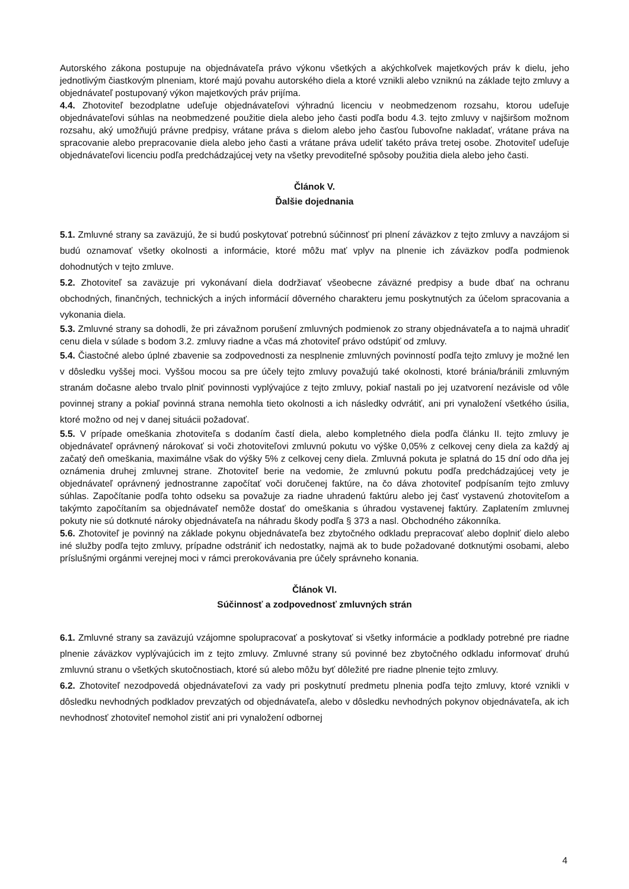Autorského zákona postupuje na objednávateľa právo výkonu všetkých a akýchkoľvek majetkových práv k dielu, jeho jednotlivým čiastkovým plneniam, ktoré majú povahu autorského diela a ktoré vznikli alebo vzniknú na základe tejto zmluvy a objednávateľ postupovaný výkon majetkových práv prijíma.
4.4. Zhotoviteľ bezodplatne udeľuje objednávateľovi výhradnú licenciu v neobmedzenom rozsahu, ktorou udeľuje objednávateľovi súhlas na neobmedzené použitie diela alebo jeho časti podľa bodu 4.3. tejto zmluvy v najširšom možnom rozsahu, aký umožňujú právne predpisy, vrátane práva s dielom alebo jeho časťou ľubovoľne nakladať, vrátane práva na spracovanie alebo prepracovanie diela alebo jeho časti a vrátane práva udeliť takéto práva tretej osobe. Zhotoviteľ udeľuje objednávateľovi licenciu podľa predchádzajúcej vety na všetky prevoditeľné spôsoby použitia diela alebo jeho časti.
Článok V.
Ďalšie dojednania
5.1. Zmluvné strany sa zaväzujú, že si budú poskytovať potrebnú súčinnosť pri plnení záväzkov z tejto zmluvy a navzájom si budú oznamovať všetky okolnosti a informácie, ktoré môžu mať vplyv na plnenie ich záväzkov podľa podmienok dohodnutých v tejto zmluve.
5.2. Zhotoviteľ sa zaväzuje pri vykonávaní diela dodržiavať všeobecne záväzné predpisy a bude dbať na ochranu obchodných, finančných, technických a iných informácií dôverného charakteru jemu poskytnutých za účelom spracovania a vykonania diela.
5.3. Zmluvné strany sa dohodli, že pri závažnom porušení zmluvných podmienok zo strany objednávateľa a to najmä uhradiť cenu diela v súlade s bodom 3.2. zmluvy riadne a včas má zhotoviteľ právo odstúpiť od zmluvy.
5.4. Čiastočné alebo úplné zbavenie sa zodpovednosti za nesplnenie zmluvných povinností podľa tejto zmluvy je možné len v dôsledku vyššej moci. Vyššou mocou sa pre účely tejto zmluvy považujú také okolnosti, ktoré bránia/bránili zmluvným stranám dočasne alebo trvalo plniť povinnosti vyplývajúce z tejto zmluvy, pokiaľ nastali po jej uzatvorení nezávisle od vôle povinnej strany a pokiaľ povinná strana nemohla tieto okolnosti a ich následky odvrátiť, ani pri vynaložení všetkého úsilia, ktoré možno od nej v danej situácii požadovať.
5.5. V prípade omeškania zhotoviteľa s dodaním častí diela, alebo kompletného diela podľa článku II. tejto zmluvy je objednávateľ oprávnený nárokovať si voči zhotoviteľovi zmluvnú pokutu vo výške 0,05% z celkovej ceny diela za každý aj začatý deň omeškania, maximálne však do výšky 5% z celkovej ceny diela. Zmluvná pokuta je splatná do 15 dní odo dňa jej oznámenia druhej zmluvnej strane. Zhotoviteľ berie na vedomie, že zmluvnú pokutu podľa predchádzajúcej vety je objednávateľ oprávnený jednostranne započítať voči doručenej faktúre, na čo dáva zhotoviteľ podpísaním tejto zmluvy súhlas. Započítanie podľa tohto odseku sa považuje za riadne uhradenú faktúru alebo jej časť vystavenú zhotoviteľom a takýmto započítaním sa objednávateľ nemôže dostať do omeškania s úhradou vystavenej faktúry. Zaplatením zmluvnej pokuty nie sú dotknuté nároky objednávateľa na náhradu škody podľa § 373 a nasl. Obchodného zákonníka.
5.6. Zhotoviteľ je povinný na základe pokynu objednávateľa bez zbytočného odkladu prepracovať alebo doplniť dielo alebo iné služby podľa tejto zmluvy, prípadne odstrániť ich nedostatky, najmä ak to bude požadované dotknutými osobami, alebo príslušnými orgánmi verejnej moci v rámci prerokovávania pre účely správneho konania.
Článok VI.
Súčinnosť a zodpovednosť zmluvných strán
6.1. Zmluvné strany sa zaväzujú vzájomne spolupracovať a poskytovať si všetky informácie a podklady potrebné pre riadne plnenie záväzkov vyplývajúcich im z tejto zmluvy. Zmluvné strany sú povinné bez zbytočného odkladu informovať druhú zmluvnú stranu o všetkých skutočnostiach, ktoré sú alebo môžu byť dôležité pre riadne plnenie tejto zmluvy.
6.2. Zhotoviteľ nezodpovedá objednávateľovi za vady pri poskytnutí predmetu plnenia podľa tejto zmluvy, ktoré vznikli v dôsledku nevhodných podkladov prevzatých od objednávateľa, alebo v dôsledku nevhodných pokynov objednávateľa, ak ich nevhodnosť zhotoviteľ nemohol zistiť ani pri vynaložení odbornej
4